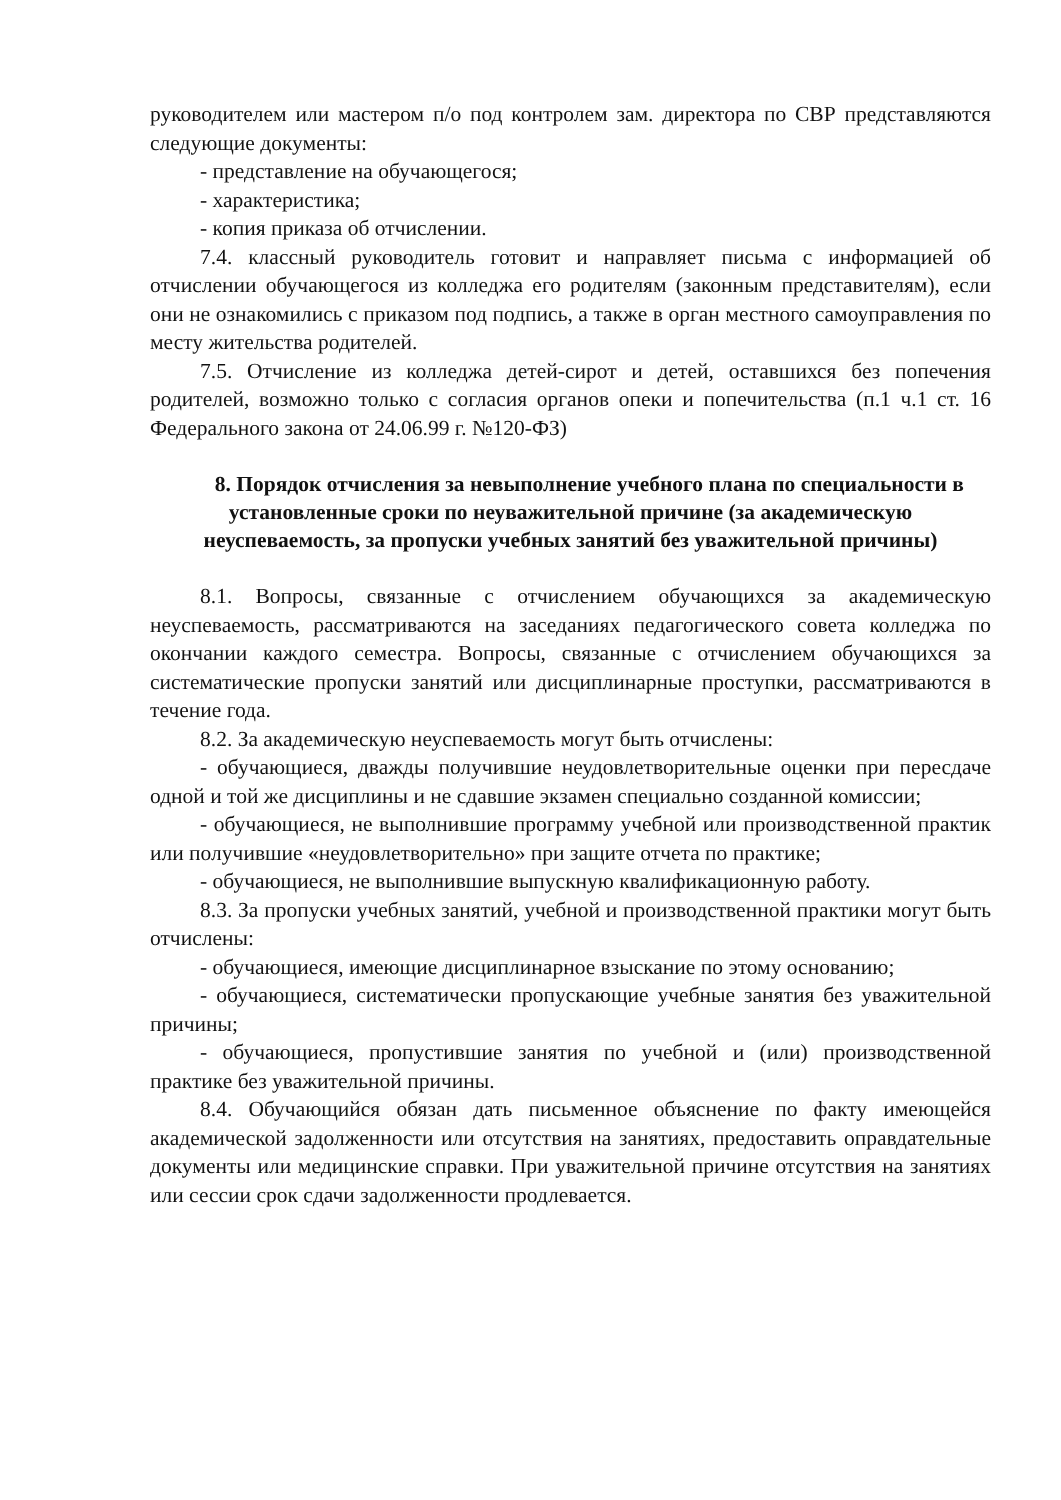руководителем или мастером п/о под контролем зам. директора по СВР представляются следующие документы:
- представление на обучающегося;
- характеристика;
- копия приказа об отчислении.
7.4. классный руководитель готовит и направляет письма с информацией об отчислении обучающегося из колледжа его родителям (законным представителям), если они не ознакомились с приказом под подпись, а также в орган местного самоуправления по месту жительства родителей.
7.5. Отчисление из колледжа детей-сирот и детей, оставшихся без попечения родителей, возможно только с согласия органов опеки и попечительства (п.1 ч.1 ст. 16 Федерального закона от 24.06.99 г. №120-ФЗ)
8. Порядок отчисления за невыполнение учебного плана по специальности в установленные сроки по неуважительной причине (за академическую неуспеваемость, за пропуски учебных занятий без уважительной причины)
8.1. Вопросы, связанные с отчислением обучающихся за академическую неуспеваемость, рассматриваются на заседаниях педагогического совета колледжа по окончании каждого семестра. Вопросы, связанные с отчислением обучающихся за систематические пропуски занятий или дисциплинарные проступки, рассматриваются в течение года.
8.2. За академическую неуспеваемость могут быть отчислены:
- обучающиеся, дважды получившие неудовлетворительные оценки при пересдаче одной и той же дисциплины и не сдавшие экзамен специально созданной комиссии;
- обучающиеся, не выполнившие программу учебной или производственной практик или получившие «неудовлетворительно» при защите отчета по практике;
- обучающиеся, не выполнившие выпускную квалификационную работу.
8.3. За пропуски учебных занятий, учебной и производственной практики могут быть отчислены:
- обучающиеся, имеющие дисциплинарное взыскание по этому основанию;
- обучающиеся, систематически пропускающие учебные занятия без уважительной причины;
- обучающиеся, пропустившие занятия по учебной и (или) производственной практике без уважительной причины.
8.4. Обучающийся обязан дать письменное объяснение по факту имеющейся академической задолженности или отсутствия на занятиях, предоставить оправдательные документы или медицинские справки. При уважительной причине отсутствия на занятиях или сессии срок сдачи задолженности продлевается.